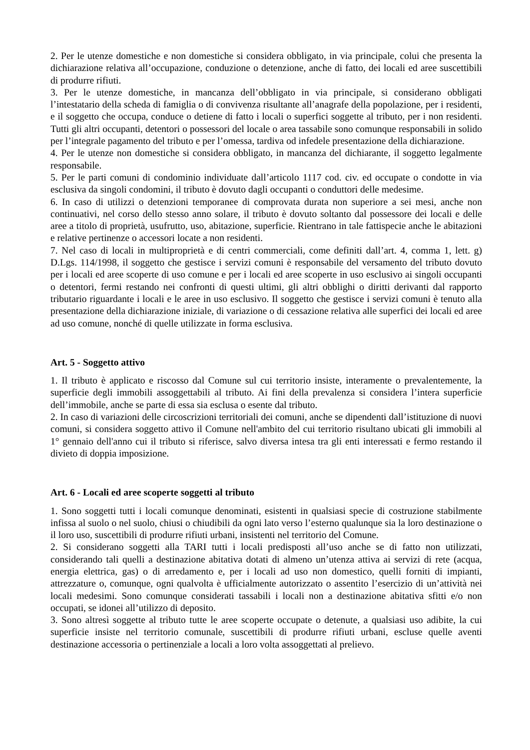2. Per le utenze domestiche e non domestiche si considera obbligato, in via principale, colui che presenta la dichiarazione relativa all’occupazione, conduzione o detenzione, anche di fatto, dei locali ed aree suscettibili di produrre rifiuti.
3. Per le utenze domestiche, in mancanza dell’obbligato in via principale, si considerano obbligati l’intestatario della scheda di famiglia o di convivenza risultante all’anagrafe della popolazione, per i residenti, e il soggetto che occupa, conduce o detiene di fatto i locali o superfici soggette al tributo, per i non residenti. Tutti gli altri occupanti, detentori o possessori del locale o area tassabile sono comunque responsabili in solido per l’integrale pagamento del tributo e per l’omessa, tardiva od infedele presentazione della dichiarazione.
4. Per le utenze non domestiche si considera obbligato, in mancanza del dichiarante, il soggetto legalmente responsabile.
5. Per le parti comuni di condominio individuate dall’articolo 1117 cod. civ. ed occupate o condotte in via esclusiva da singoli condomini, il tributo è dovuto dagli occupanti o conduttori delle medesime.
6. In caso di utilizzi o detenzioni temporanee di comprovata durata non superiore a sei mesi, anche non continuativi, nel corso dello stesso anno solare, il tributo è dovuto soltanto dal possessore dei locali e delle aree a titolo di proprietà, usufrutto, uso, abitazione, superficie. Rientrano in tale fattispecie anche le abitazioni e relative pertinenze o accessori locate a non residenti.
7. Nel caso di locali in multiproprietà e di centri commerciali, come definiti dall’art. 4, comma 1, lett. g) D.Lgs. 114/1998, il soggetto che gestisce i servizi comuni è responsabile del versamento del tributo dovuto per i locali ed aree scoperte di uso comune e per i locali ed aree scoperte in uso esclusivo ai singoli occupanti o detentori, fermi restando nei confronti di questi ultimi, gli altri obblighi o diritti derivanti dal rapporto tributario riguardante i locali e le aree in uso esclusivo. Il soggetto che gestisce i servizi comuni è tenuto alla presentazione della dichiarazione iniziale, di variazione o di cessazione relativa alle superfici dei locali ed aree ad uso comune, nonché di quelle utilizzate in forma esclusiva.
Art. 5 - Soggetto attivo
1. Il tributo è applicato e riscosso dal Comune sul cui territorio insiste, interamente o prevalentemente, la superficie degli immobili assoggettabili al tributo. Ai fini della prevalenza si considera l’intera superficie dell’immobile, anche se parte di essa sia esclusa o esente dal tributo.
2. In caso di variazioni delle circoscrizioni territoriali dei comuni, anche se dipendenti dall’istituzione di nuovi comuni, si considera soggetto attivo il Comune nell'ambito del cui territorio risultano ubicati gli immobili al 1° gennaio dell'anno cui il tributo si riferisce, salvo diversa intesa tra gli enti interessati e fermo restando il divieto di doppia imposizione.
Art. 6 - Locali ed aree scoperte soggetti al tributo
1. Sono soggetti tutti i locali comunque denominati, esistenti in qualsiasi specie di costruzione stabilmente infissa al suolo o nel suolo, chiusi o chiudibili da ogni lato verso l’esterno qualunque sia la loro destinazione o il loro uso, suscettibili di produrre rifiuti urbani, insistenti nel territorio del Comune.
2. Si considerano soggetti alla TARI tutti i locali predisposti all’uso anche se di fatto non utilizzati, considerando tali quelli a destinazione abitativa dotati di almeno un’utenza attiva ai servizi di rete (acqua, energia elettrica, gas) o di arredamento e, per i locali ad uso non domestico, quelli forniti di impianti, attrezzature o, comunque, ogni qualvolta è ufficialmente autorizzato o assentito l’esercizio di un’attività nei locali medesimi. Sono comunque considerati tassabili i locali non a destinazione abitativa sfitti e/o non occupati, se idonei all’utilizzo di deposito.
3. Sono altresì soggette al tributo tutte le aree scoperte occupate o detenute, a qualsiasi uso adibite, la cui superficie insiste nel territorio comunale, suscettibili di produrre rifiuti urbani, escluse quelle aventi destinazione accessoria o pertinenziale a locali a loro volta assoggettati al prelievo.